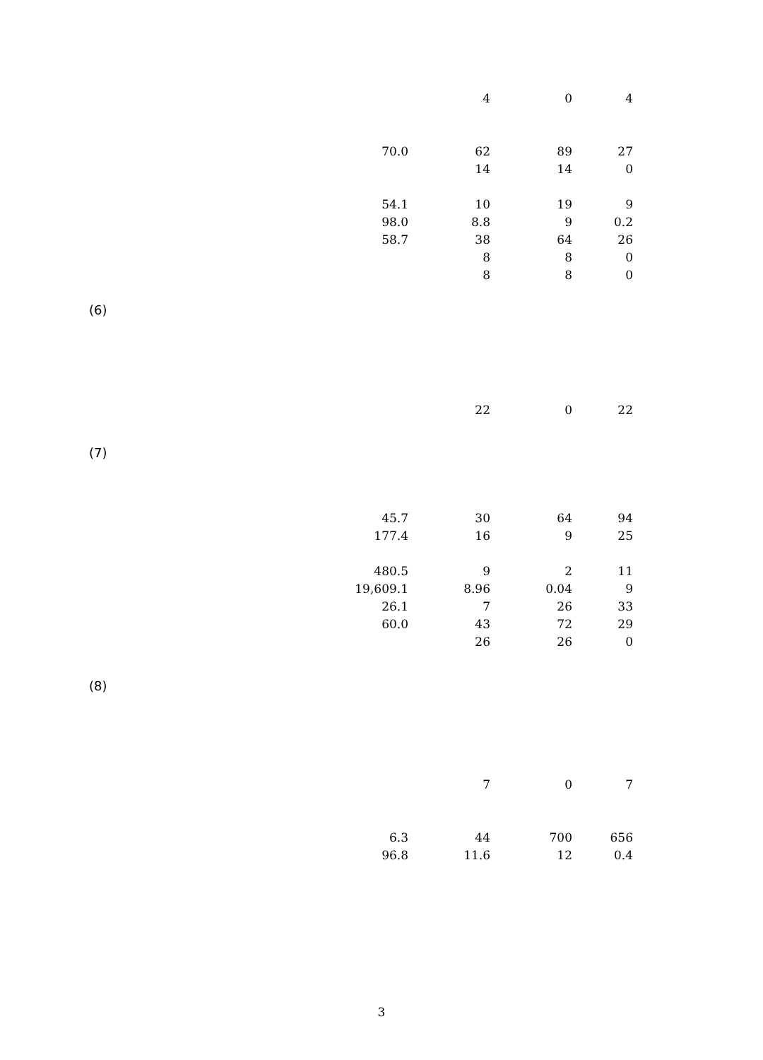| | 4 | 0 | 4 |
| 70.0 | 62 | 89 | 27 |
| | 14 | 14 | 0 |
| 54.1 | 10 | 19 | 9 |
| 98.0 | 8.8 | 9 | 0.2 |
| 58.7 | 38 | 64 | 26 |
| | 8 | 8 | 0 |
| | 8 | 8 | 0 |
(6)
| | 22 | 0 | 22 |
(7)
| 45.7 | 30 | 64 | 94 |
| 177.4 | 16 | 9 | 25 |
| 480.5 | 9 | 2 | 11 |
| 19,609.1 | 8.96 | 0.04 | 9 |
| 26.1 | 7 | 26 | 33 |
| 60.0 | 43 | 72 | 29 |
| | 26 | 26 | 0 |
(8)
| | 7 | 0 | 7 |
| 6.3 | 44 | 700 | 656 |
| 96.8 | 11.6 | 12 | 0.4 |
3